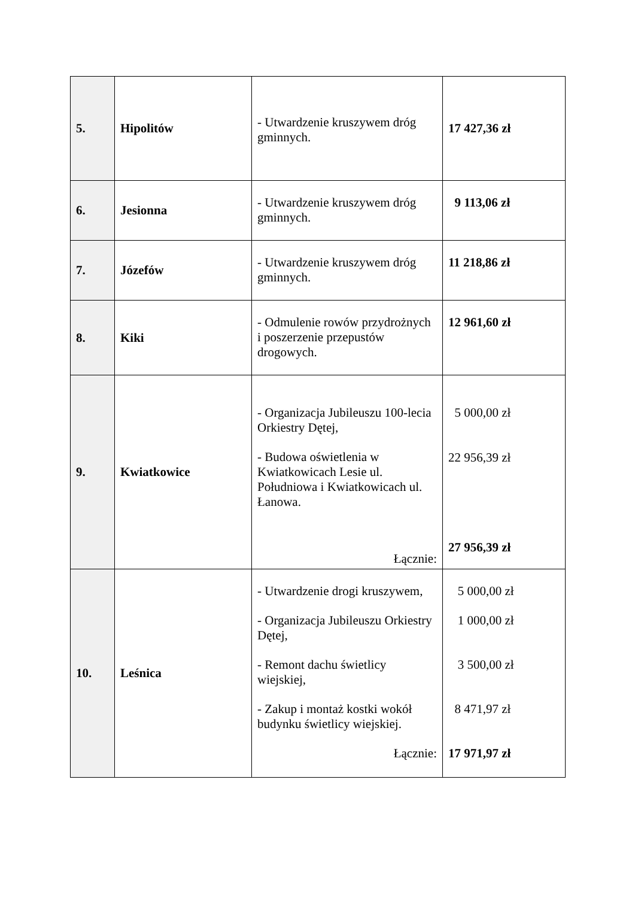| 5. | Hipolitów | - Utwardzenie kruszywem dróg gminnych. | 17 427,36 zł |
| 6. | Jesionna | - Utwardzenie kruszywem dróg gminnych. | 9 113,06 zł |
| 7. | Józefów | - Utwardzenie kruszywem dróg gminnych. | 11 218,86 zł |
| 8. | Kiki | - Odmulenie rowów przydrożnych i poszerzenie przepustów drogowych. | 12 961,60 zł |
| 9. | Kwiatkowice | - Organizacja Jubileuszu 100-lecia Orkiestry Dętej, - Budowa oświetlenia w Kwiatkowicach Lesie ul. Południowa i Kwiatkowicach ul. Łanowa. Łącznie: | 5 000,00 zł 22 956,39 zł 27 956,39 zł |
| 10. | Leśnica | - Utwardzenie drogi kruszywem, - Organizacja Jubileuszu Orkiestry Dętej, - Remont dachu świetlicy wiejskiej, - Zakup i montaż kostki wokół budynku świetlicy wiejskiej. Łącznie: | 5 000,00 zł 1 000,00 zł 3 500,00 zł 8 471,97 zł 17 971,97 zł |